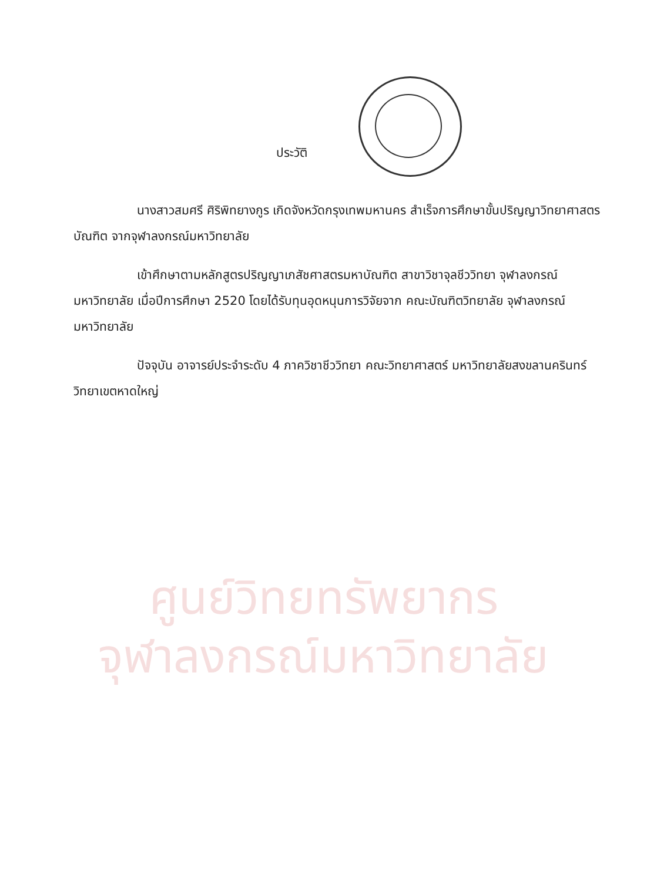ศูนย์วิทยทรัพยากร
จุฬาลงกรณ์มหาวิทยาลัย
ประวัติ
นางสาวสมศรี ศิริพิทยางกูร เกิดจังหวัดกรุงเทพมหานคร สำเร็จการศึกษาขั้นปริญญาวิทยาศาสตรบัณฑิต จากจุฬาลงกรณ์มหาวิทยาลัย
เข้าศึกษาตามหลักสูตรปริญญาเภสัชศาสตรมหาบัณฑิต สาขาวิชาจุลชีววิทยา จุฬาลงกรณ์มหาวิทยาลัย เมื่อปีการศึกษา 2520 โดยได้รับทุนอุดหนุนการวิจัยจาก คณะบัณฑิตวิทยาลัย จุฬาลงกรณ์มหาวิทยาลัย
ปัจจุบัน อาจารย์ประจำระดับ 4 ภาควิชาชีววิทยา คณะวิทยาศาสตร์ มหาวิทยาลัยสงขลานครินทร์ วิทยาเขตหาดใหญ่